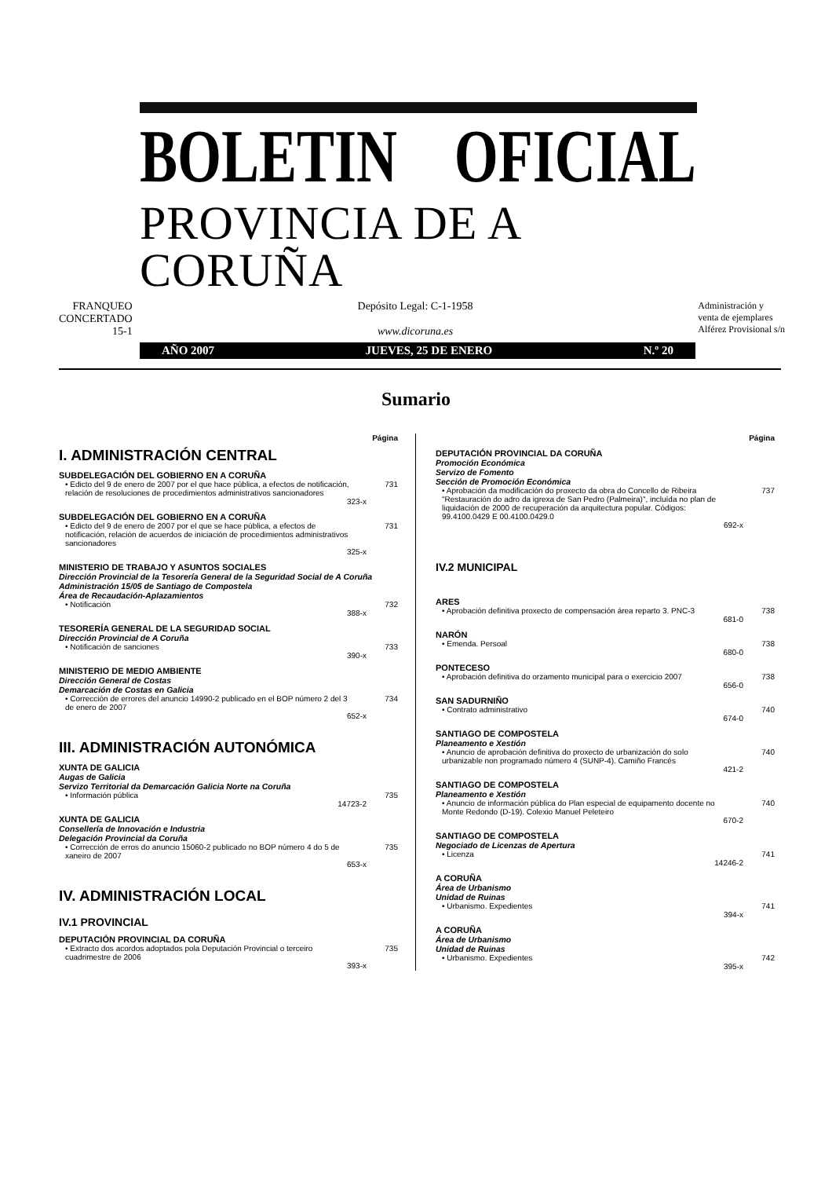BOLETIN OFICIAL
PROVINCIA DE A CORUÑA
FRANQUEO
CONCERTADO
15-1
Depósito Legal: C-1-1958
www.dicoruna.es
Administración y
venta de ejemplares
Alférez Provisional s/n
AÑO 2007 JUEVES, 25 DE ENERO N.º 20
Sumario
Página
I. ADMINISTRACIÓN CENTRAL
SUBDELEGACIÓN DEL GOBIERNO EN A CORUÑA
• Edicto del 9 de enero de 2007 por el que hace pública, a efectos de notificación, relación de resoluciones de procedimientos administrativos sancionadores 731
323-x
SUBDELEGACIÓN DEL GOBIERNO EN A CORUÑA
• Edicto del 9 de enero de 2007 por el que se hace pública, a efectos de notificación, relación de acuerdos de iniciación de procedimientos administrativos sancionadores 731
325-x
MINISTERIO DE TRABAJO Y ASUNTOS SOCIALES
Dirección Provincial de la Tesorería General de la Seguridad Social de A Coruña
Administración 15/05 de Santiago de Compostela
Área de Recaudación-Aplazamientos
• Notificación 732
388-x
TESORERÍA GENERAL DE LA SEGURIDAD SOCIAL
Dirección Provincial de A Coruña
• Notificación de sanciones 733
390-x
MINISTERIO DE MEDIO AMBIENTE
Dirección General de Costas
Demarcación de Costas en Galicia
• Corrección de errores del anuncio 14990-2 publicado en el BOP número 2 del 3 de enero de 2007 734
652-x
III. ADMINISTRACIÓN AUTONÓMICA
XUNTA DE GALICIA
Augas de Galicia
Servizo Territorial da Demarcación Galicia Norte na Coruña
• Información pública 735
14723-2
XUNTA DE GALICIA
Consellería de Innovación e Industria
Delegación Provincial da Coruña
• Corrección de erros do anuncio 15060-2 publicado no BOP número 4 do 5 de xaneiro de 2007 735
653-x
IV. ADMINISTRACIÓN LOCAL
IV.1 PROVINCIAL
DEPUTACIÓN PROVINCIAL DA CORUÑA
• Extracto dos acordos adoptados pola Deputación Provincial o terceiro cuadrimestre de 2006 735
393-x
Página
DEPUTACIÓN PROVINCIAL DA CORUÑA
Promoción Económica
Servizo de Fomento
Sección de Promoción Económica
• Aprobación da modificación do proxecto da obra do Concello de Ribeira "Restauración do adro da igrexa de San Pedro (Palmeira)", incluída no plan de liquidación de 2000 de recuperación da arquitectura popular. Códigos: 99.4100.0429 E 00.4100.0429.0 737
692-x
IV.2 MUNICIPAL
ARES
• Aprobación definitiva proxecto de compensación área reparto 3. PNC-3 738
681-0
NARÓN
• Emenda. Persoal 738
680-0
PONTECESO
• Aprobación definitiva do orzamento municipal para o exercicio 2007 738
656-0
SAN SADURNIÑO
• Contrato administrativo 740
674-0
SANTIAGO DE COMPOSTELA
Planeamento e Xestión
• Anuncio de aprobación definitiva do proxecto de urbanización do solo urbanizable non programado número 4 (SUNP-4). Camiño Francés 740
421-2
SANTIAGO DE COMPOSTELA
Planeamento e Xestión
• Anuncio de información pública do Plan especial de equipamento docente no Monte Redondo (D-19). Colexio Manuel Peleteiro 740
670-2
SANTIAGO DE COMPOSTELA
Negociado de Licenzas de Apertura
• Licenza 741
14246-2
A CORUÑA
Área de Urbanismo
Unidad de Ruinas
• Urbanismo. Expedientes 741
394-x
A CORUÑA
Área de Urbanismo
Unidad de Ruinas
• Urbanismo. Expedientes 742
395-x